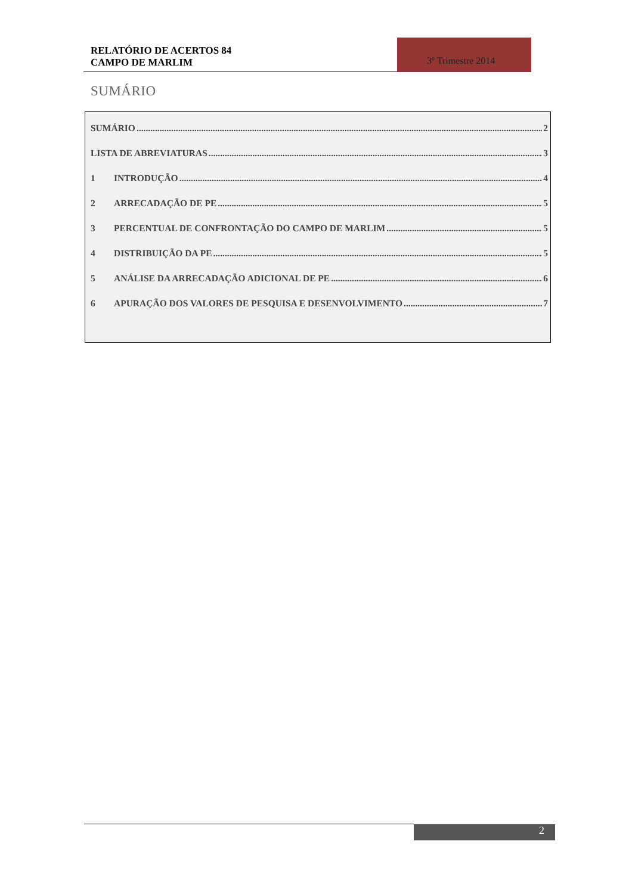RELATÓRIO DE ACERTOS 84
CAMPO DE MARLIM
3º Trimestre 2014
SUMÁRIO
SUMÁRIO 2
LISTA DE ABREVIATURAS 3
1 INTRODUÇÃO 4
2 ARRECADAÇÃO DE PE 5
3 PERCENTUAL DE CONFRONTAÇÃO DO CAMPO DE MARLIM 5
4 DISTRIBUIÇÃO DA PE 5
5 ANÁLISE DA ARRECADAÇÃO ADICIONAL DE PE 6
6 APURAÇÃO DOS VALORES DE PESQUISA E DESENVOLVIMENTO 7
2